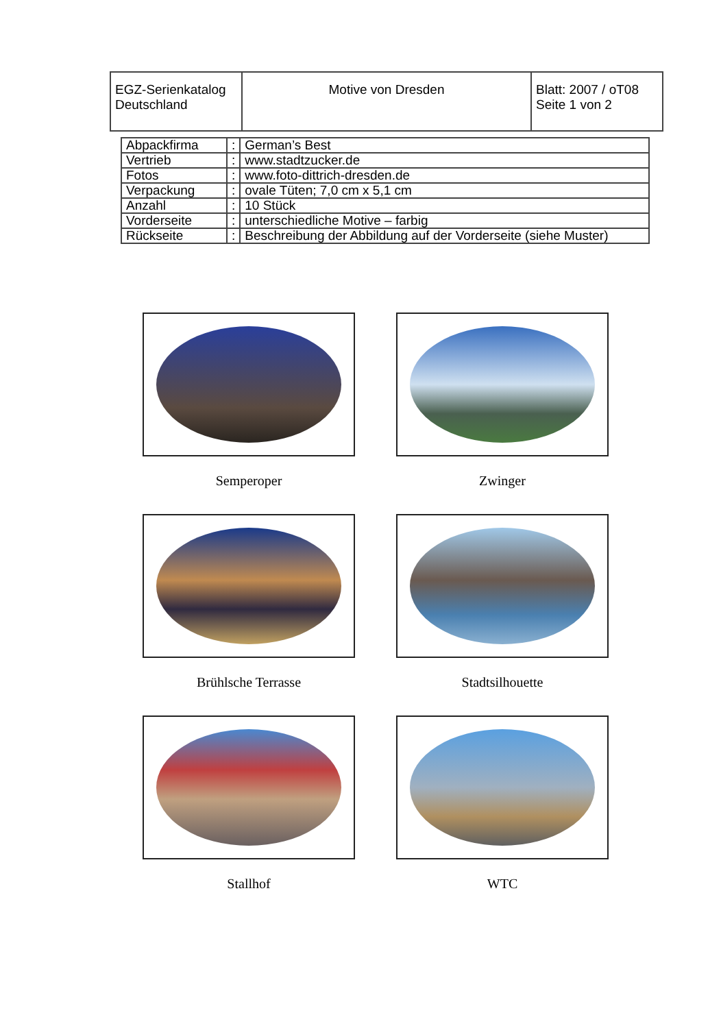| EGZ-Serienkatalog Deutschland | Motive von Dresden | Blatt: 2007 / oT08 Seite 1 von 2 |
| Abpackfirma | : | German’s Best |
| Vertrieb | : | www.stadtzucker.de |
| Fotos | : | www.foto-dittrich-dresden.de |
| Verpackung | : | ovale Tüten; 7,0 cm x 5,1 cm |
| Anzahl | : | 10 Stück |
| Vorderseite | : | unterschiedliche Motive – farbig |
| Rückseite | : | Beschreibung der Abbildung auf der Vorderseite (siehe Muster) |
Semperoper
Zwinger
Brühlsche Terrasse
Stadtsilhouette
Stallhof
WTC